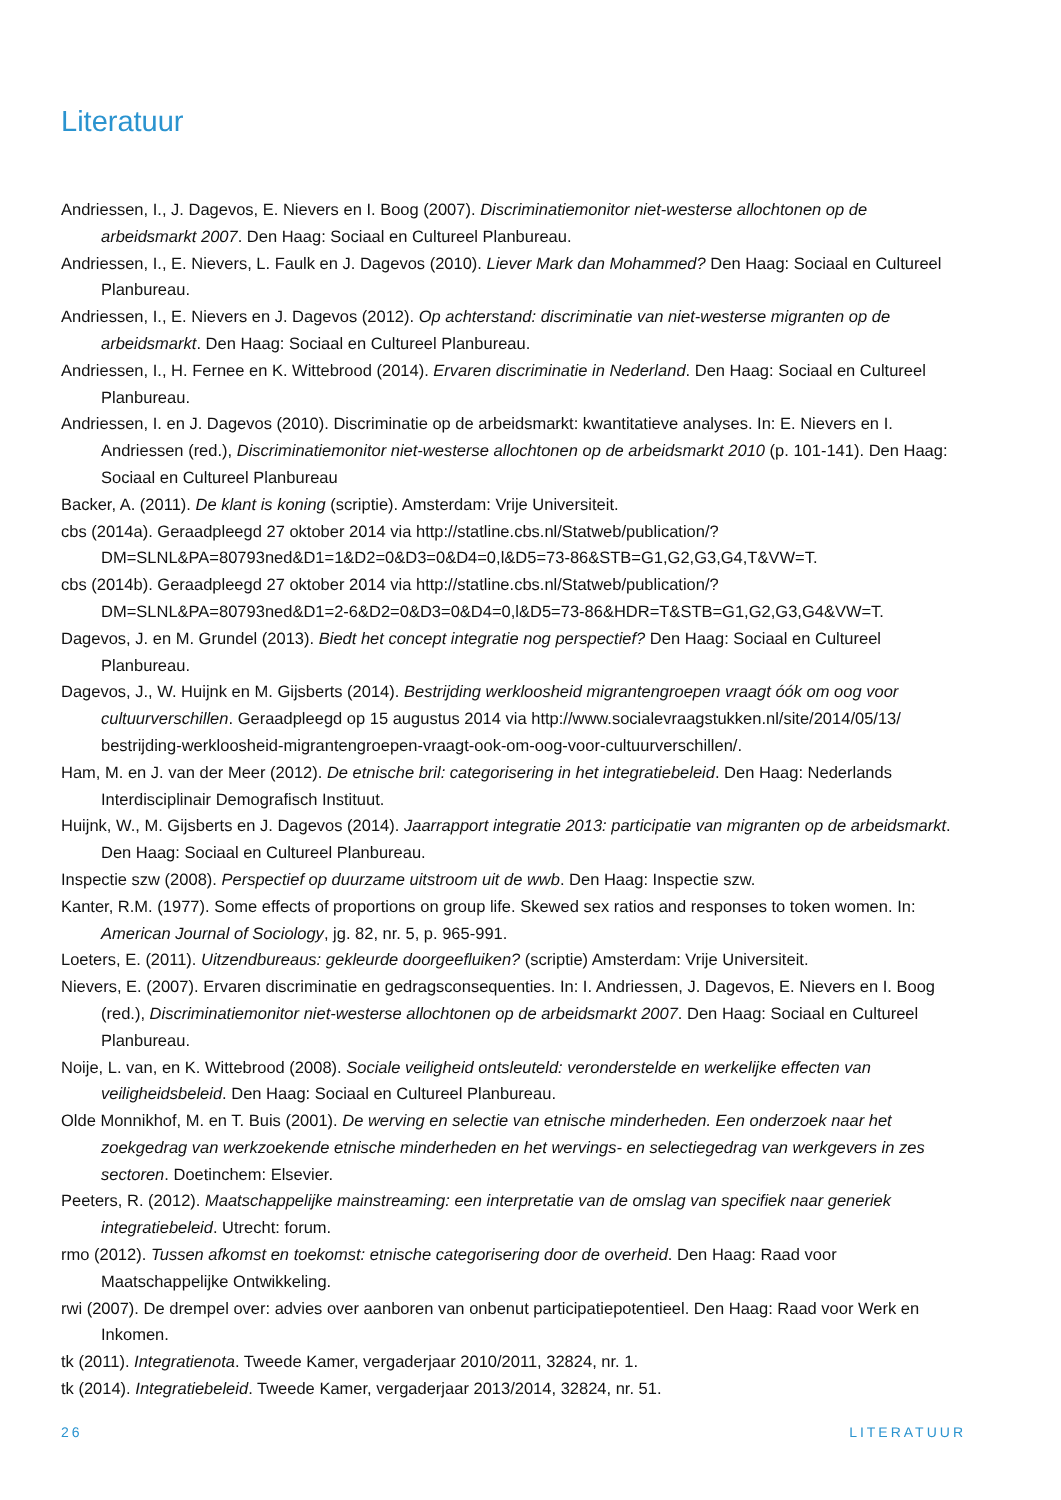Literatuur
Andriessen, I., J. Dagevos, E. Nievers en I. Boog (2007). Discriminatiemonitor niet-westerse allochtonen op de arbeidsmarkt 2007. Den Haag: Sociaal en Cultureel Planbureau.
Andriessen, I., E. Nievers, L. Faulk en J. Dagevos (2010). Liever Mark dan Mohammed? Den Haag: Sociaal en Cultureel Planbureau.
Andriessen, I., E. Nievers en J. Dagevos (2012). Op achterstand: discriminatie van niet-westerse migranten op de arbeidsmarkt. Den Haag: Sociaal en Cultureel Planbureau.
Andriessen, I., H. Fernee en K. Wittebrood (2014). Ervaren discriminatie in Nederland. Den Haag: Sociaal en Cultureel Planbureau.
Andriessen, I. en J. Dagevos (2010). Discriminatie op de arbeidsmarkt: kwantitatieve analyses. In: E. Nievers en I. Andriessen (red.), Discriminatiemonitor niet-westerse allochtonen op de arbeidsmarkt 2010 (p. 101-141). Den Haag: Sociaal en Cultureel Planbureau
Backer, A. (2011). De klant is koning (scriptie). Amsterdam: Vrije Universiteit.
cbs (2014a). Geraadpleegd 27 oktober 2014 via http://statline.cbs.nl/Statweb/publication/?DM=SLNL&PA=80793ned&D1=1&D2=0&D3=0&D4=0,l&D5=73-86&STB=G1,G2,G3,G4,T&VW=T.
cbs (2014b). Geraadpleegd 27 oktober 2014 via http://statline.cbs.nl/Statweb/publication/?DM=SLNL&PA=80793ned&D1=2-6&D2=0&D3=0&D4=0,l&D5=73-86&HDR=T&STB=G1,G2,G3,G4&VW=T.
Dagevos, J. en M. Grundel (2013). Biedt het concept integratie nog perspectief? Den Haag: Sociaal en Cultureel Planbureau.
Dagevos, J., W. Huijnk en M. Gijsberts (2014). Bestrijding werkloosheid migrantengroepen vraagt óók om oog voor cultuurverschillen. Geraadpleegd op 15 augustus 2014 via http://www.socialevraagstukken.nl/site/2014/05/13/ bestrijding-werkloosheid-migrantengroepen-vraagt-ook-om-oog-voor-cultuurverschillen/.
Ham, M. en J. van der Meer (2012). De etnische bril: categorisering in het integratiebeleid. Den Haag: Nederlands Interdisciplinair Demografisch Instituut.
Huijnk, W., M. Gijsberts en J. Dagevos (2014). Jaarrapport integratie 2013: participatie van migranten op de arbeidsmarkt. Den Haag: Sociaal en Cultureel Planbureau.
Inspectie szw (2008). Perspectief op duurzame uitstroom uit de wwb. Den Haag: Inspectie szw.
Kanter, R.M. (1977). Some effects of proportions on group life. Skewed sex ratios and responses to token women. In: American Journal of Sociology, jg. 82, nr. 5, p. 965-991.
Loeters, E. (2011). Uitzendbureaus: gekleurde doorgeefluiken? (scriptie) Amsterdam: Vrije Universiteit.
Nievers, E. (2007). Ervaren discriminatie en gedragsconsequenties. In: I. Andriessen, J. Dagevos, E. Nievers en I. Boog (red.), Discriminatiemonitor niet-westerse allochtonen op de arbeidsmarkt 2007. Den Haag: Sociaal en Cultureel Planbureau.
Noije, L. van, en K. Wittebrood (2008). Sociale veiligheid ontsleuteld: veronderstelde en werkelijke effecten van veiligheidsbeleid. Den Haag: Sociaal en Cultureel Planbureau.
Olde Monnikhof, M. en T. Buis (2001). De werving en selectie van etnische minderheden. Een onderzoek naar het zoekgedrag van werkzoekende etnische minderheden en het wervings- en selectiegedrag van werkgevers in zes sectoren. Doetinchem: Elsevier.
Peeters, R. (2012). Maatschappelijke mainstreaming: een interpretatie van de omslag van specifiek naar generiek integratiebeleid. Utrecht: forum.
rmo (2012). Tussen afkomst en toekomst: etnische categorisering door de overheid. Den Haag: Raad voor Maatschappelijke Ontwikkeling.
rwi (2007). De drempel over: advies over aanboren van onbenut participatiepotentieel. Den Haag: Raad voor Werk en Inkomen.
tk (2011). Integratienota. Tweede Kamer, vergaderjaar 2010/2011, 32824, nr. 1.
tk (2014). Integratiebeleid. Tweede Kamer, vergaderjaar 2013/2014, 32824, nr. 51.
26 LITERATUUR